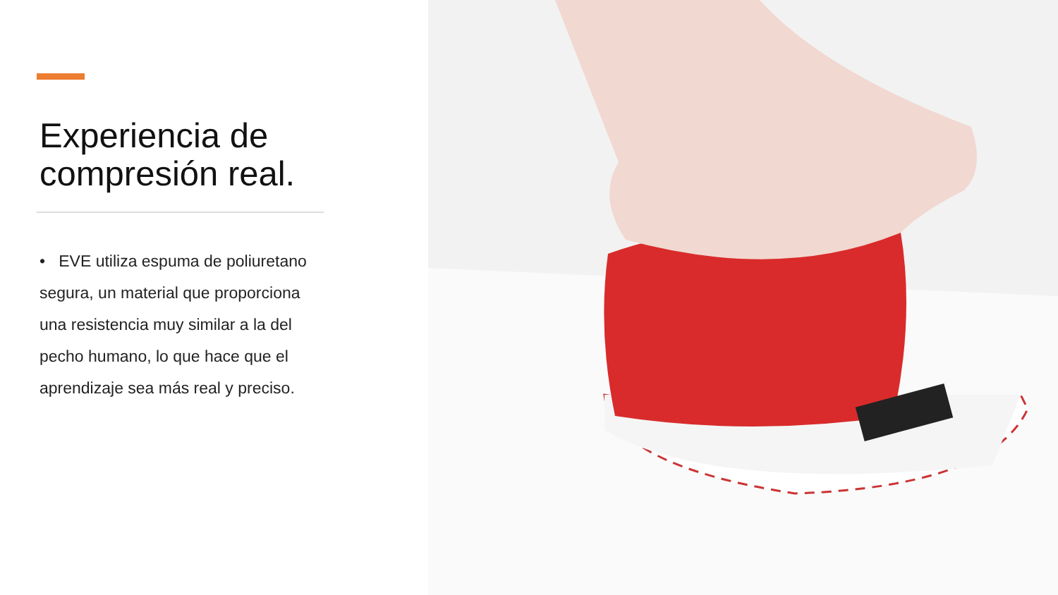Experiencia de compresión real.
• EVE utiliza espuma de poliuretano segura, un material que proporciona una resistencia muy similar a la del pecho humano, lo que hace que el aprendizaje sea más real y preciso.